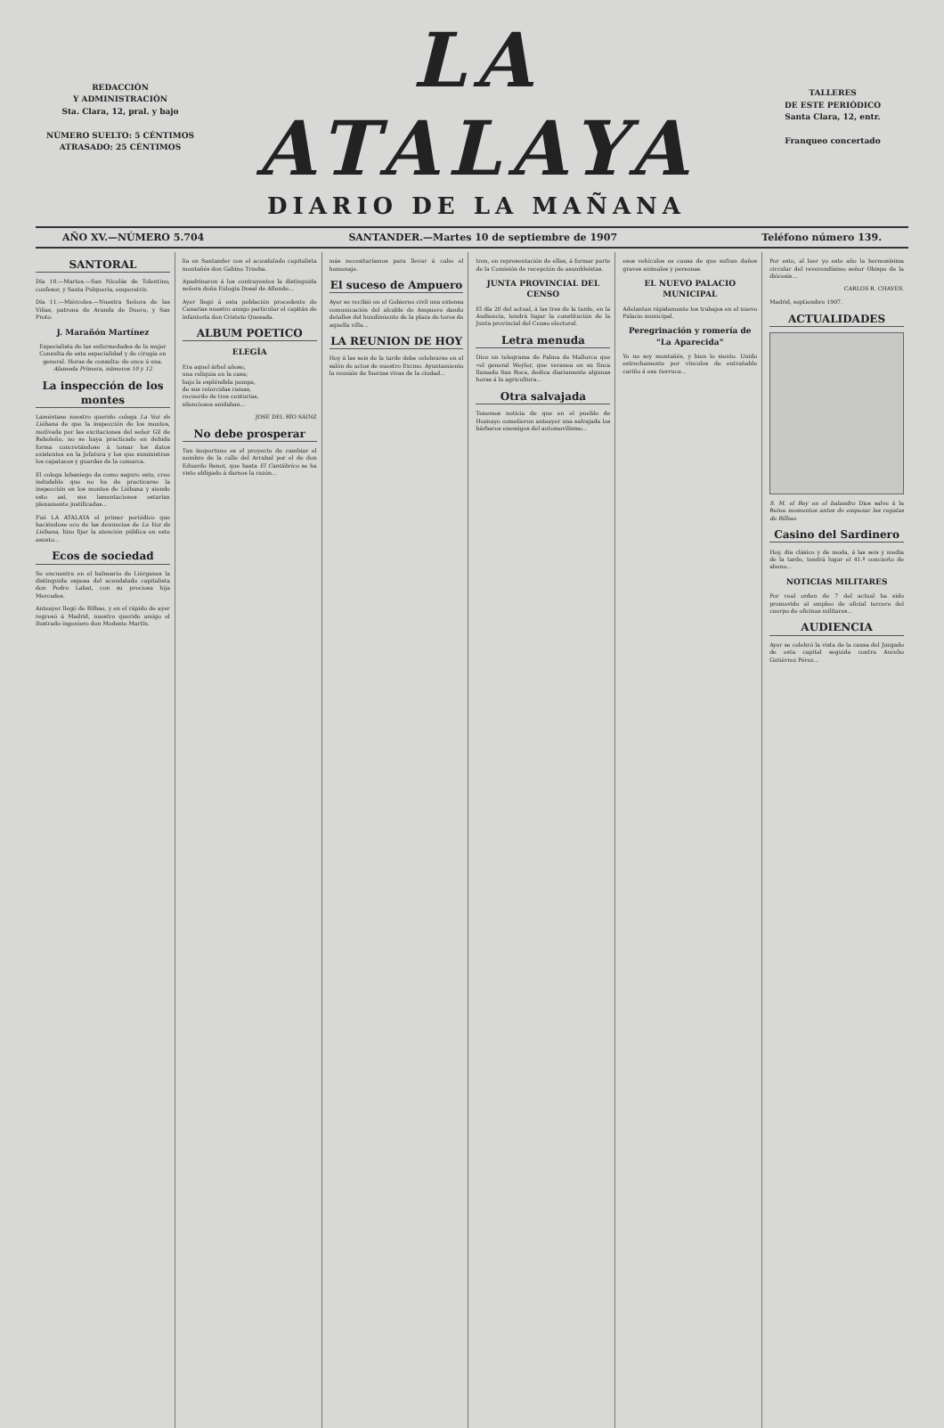REDACCIÓN
Y ADMINISTRACIÓN
Sta. Clara, 12, pral. y bajo
NÚMERO SUELTO: 5 CÉNTIMOS
ATRASADO: 25 CÉNTIMOS
LA ATALAYA
DIARIO DE LA MAÑANA
TALLERES
DE ESTE PERIÓDICO
Santa Clara, 12, entr.
Franqueo concertado
AÑO XV.—NÚMERO 5.704 SANTANDER.—Martes 10 de septiembre de 1907 Teléfono número 139.
SANTORAL
Día 10.—Martes.—San Nicolás de Tolentino, confesor, y Santa Pulqueria, emperatriz.
Día 11.—Miércoles.—Nuestra Señora de las Viñas, patrona de Aranda de Duero, y San Proto.
J. Marañón Martínez
Especialista de las enfermedades de la mujer
Consulta de esta especialidad y de cirugía en general. Horas de consulta: de once á una.
Alameda Primera, números 10 y 12
La inspección de los montes
Laméntase nuestro querido colega La Voz de Liébana de que la inspección de los montes, motivada por las excitaciones del señor Gil de Reboleño, no se haya practicado en debida forma concretándose á tomar los datos existentes en la Jefatura y los que suministren los capataces y guardas de la comarca.
El colega lebaniego da como seguro esto, cree indudable que no ha de practicarse la inspección en los montes de Liébana y siendo esto así, sus lamentaciones estarían plenamente justificadas...
Fué LA ATALAYA el primer periódico que haciéndose eco de las denuncias de La Voz de Liébana, hizo fijar la atención pública en este asunto...
Ecos de sociedad
Se encuentra en el balneario de Liérganes la distinguida esposa del acaudalado capitalista don Pedro Labat, con su preciosa hija Mercedes.
Anteayer llegó de Bilbao, y en el rápido de ayer regresó á Madrid, nuestro querido amigo el ilustrado ingeniero don Modesto Martín.
lia en Santander con el acaudalado capitalista montañés don Gabino Trueba.
Apadrinaron á los contrayentes la distinguida señora doña Eulogia Dosal de Allende...
Ayer llegó á esta población procedente de Canarias nuestro amigo particular el capitán de infantería don Cristeto Quesada.
ALBUM POETICO
ELEGÍA
Era aquel árbol añoso,
una reliquia en la casa;
bajo la espléndida pompa,
de sus retorcidas ramas,
recuerdo de tres centurias,
silenciosos anidaban...
JOSÉ DEL RÍO SÁINZ
No debe prosperar
Tan inoportuno es el proyecto de cambiar el nombre de la calle del Arrabal por el de don Eduardo Benot, que hasta El Cantábrico se ha visto obligado á darnos la razón...
más necesitaríamos para llevar á cabo el homenaje.
El suceso de Ampuero
Ayer se recibió en el Gobierno civil una extensa comunicación del alcalde de Ampuero dando detalles del hundimiento de la plaza de toros de aquella villa...
LA REUNION DE HOY
Hoy á las seis de la tarde debe celebrarse en el salón de actos de nuestro Excmo. Ayuntamiento la reunión de fuerzas vivas de la ciudad...
tren, en representación de ellas, á formar parte de la Comisión de recepción de asambleístas.
JUNTA PROVINCIAL DEL CENSO
El día 20 del actual, á las tres de la tarde, en la Audiencia, tendrá lugar la constitución de la Junta provincial del Censo electoral.
Letra menuda
Dice un telegrama de Palma de Mallorca que «el general Weyler, que veranea en su finca llamada San Roca, dedica diariamente algunas horas á la agricultura...
Otra salvajada
Tenemos noticia de que en el pueblo de Hoznayo cometieron anteayer una salvajada los bárbaros enemigos del automovilismo...
esos vehículos es causa de que sufran daños graves animales y personas.
EL NUEVO PALACIO MUNICIPAL
Adelantan rápidamente los trabajos en el nuevo Palacio municipal.
Peregrinación y romería de "La Aparecida"
Yo no soy montañés, y bien lo siento. Unido estrechamente por vínculos de entrañable cariño á esa tierruca...
Por esto, al leer yo este año la hermosísima circular del reverendísimo señor Obispo de la diócesis...
CARLOS R. CHAVES.
Madrid, septiembre 1907.
ACTUALIDADES
S. M. el Rey en el balandro Dios salve á la Reina momentos antes de empezar las regatas de Bilbao
Casino del Sardinero
Hoy, día clásico y de moda, á las seis y media de la tarde, tendrá lugar el 41.º concierto de abono...
NOTICIAS MILITARES
Por real orden de 7 del actual ha sido promovido al empleo de oficial tercero del cuerpo de oficinas militares...
AUDIENCIA
Ayer se celebró la vista de la causa del Juzgado de esta capital seguida contra Aurelio Gutiérrez Pérez...